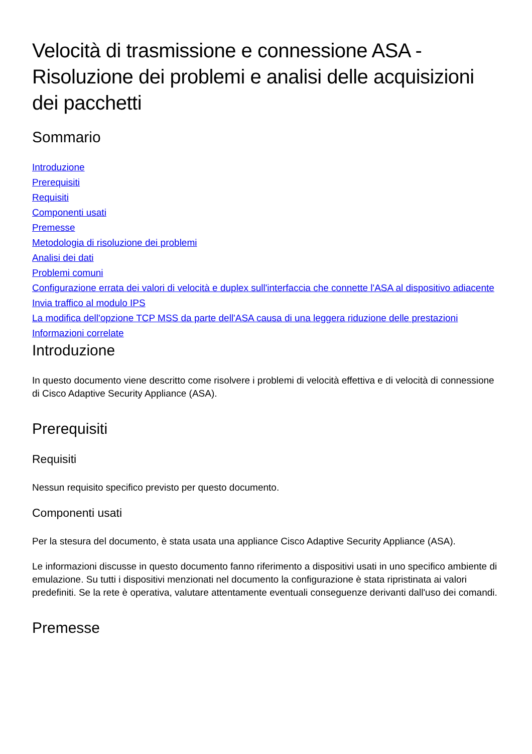Velocità di trasmissione e connessione ASA - Risoluzione dei problemi e analisi delle acquisizioni dei pacchetti
Sommario
Introduzione
Prerequisiti
Requisiti
Componenti usati
Premesse
Metodologia di risoluzione dei problemi
Analisi dei dati
Problemi comuni
Configurazione errata dei valori di velocità e duplex sull'interfaccia che connette l'ASA al dispositivo adiacente
Invia traffico al modulo IPS
La modifica dell'opzione TCP MSS da parte dell'ASA causa di una leggera riduzione delle prestazioni
Informazioni correlate
Introduzione
In questo documento viene descritto come risolvere i problemi di velocità effettiva e di velocità di connessione di Cisco Adaptive Security Appliance (ASA).
Prerequisiti
Requisiti
Nessun requisito specifico previsto per questo documento.
Componenti usati
Per la stesura del documento, è stata usata una appliance Cisco Adaptive Security Appliance (ASA).
Le informazioni discusse in questo documento fanno riferimento a dispositivi usati in uno specifico ambiente di emulazione. Su tutti i dispositivi menzionati nel documento la configurazione è stata ripristinata ai valori predefiniti. Se la rete è operativa, valutare attentamente eventuali conseguenze derivanti dall'uso dei comandi.
Premesse